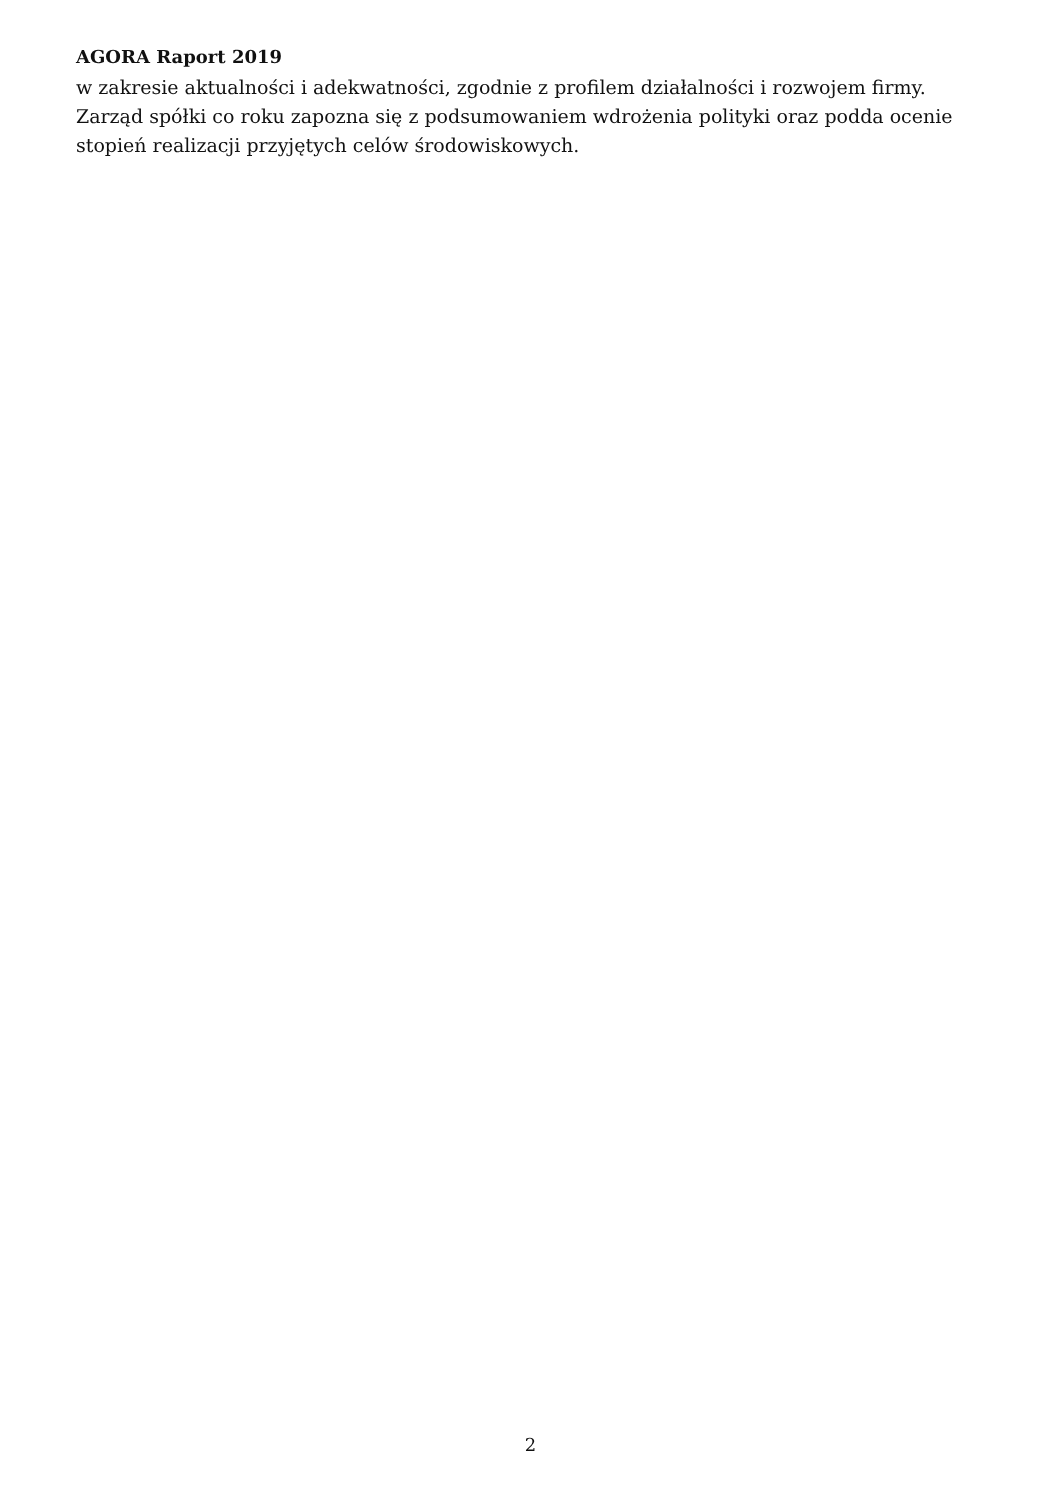AGORA Raport 2019
w zakresie aktualności i adekwatności, zgodnie z profilem działalności i rozwojem firmy.
Zarząd spółki co roku zapozna się z podsumowaniem wdrożenia polityki oraz podda ocenie
stopień realizacji przyjętych celów środowiskowych.
2